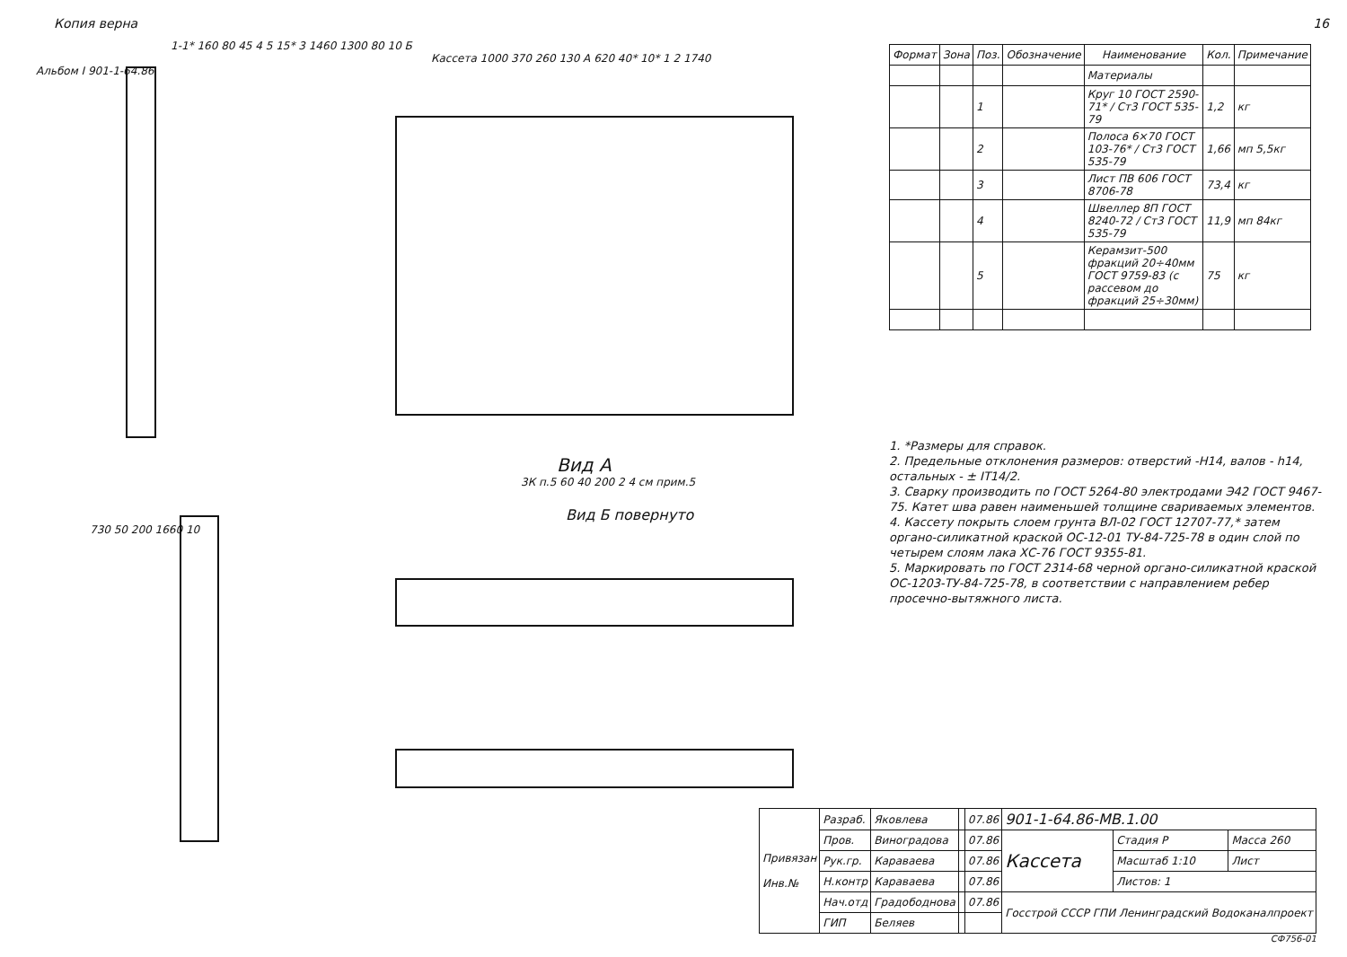Копия верна 16
1-1* 160 80 45 4 5 15* 3 1460 1300 80 10 Б
Кассета 1000 370 260 130 А 620 40* 10* 1 2 1740
Альбом I 901-1-64.86
Вид А
3К п.5 60 40 200 2 4 см прим.5
Вид Б повернуто
730 50 200 1660 10
| Формат | Зона | Поз. | Обозначение | Наименование | Кол. | Примечание |
| --- | --- | --- | --- | --- | --- | --- |
| | | | | Материалы | | |
| | | 1 | | Круг 10 ГОСТ 2590-71* / Ст3 ГОСТ 535-79 | 1,2 | кг |
| | | 2 | | Полоса 6×70 ГОСТ 103-76* / Ст3 ГОСТ 535-79 | 1,66 | мп 5,5кг |
| | | 3 | | Лист ПВ 606 ГОСТ 8706-78 | 73,4 | кг |
| | | 4 | | Швеллер 8П ГОСТ 8240-72 / Ст3 ГОСТ 535-79 | 11,9 | мп 84кг |
| | | 5 | | Керамзит-500 фракций 20÷40мм ГОСТ 9759-83 (с рассевом до фракций 25÷30мм) | 75 | кг |
1. *Размеры для справок.
2. Предельные отклонения размеров: отверстий -Н14, валов - h14, остальных - ± IT14/2.
3. Сварку производить по ГОСТ 5264-80 электродами Э42 ГОСТ 9467-75. Катет шва равен наименьшей толщине свариваемых элементов.
4. Кассету покрыть слоем грунта ВЛ-02 ГОСТ 12707-77,* затем органо-силикатной краской ОС-12-01 ТУ-84-725-78 в один слой по четырем слоям лака ХС-76 ГОСТ 9355-81.
5. Маркировать по ГОСТ 2314-68 черной органо-силикатной краской ОС-1203-ТУ-84-725-78, в соответствии с направлением ребер просечно-вытяжного листа.
| Привязан Инв.№ | Разраб. | Яковлева | | 07.86 | 901-1-64.86-МВ.1.00 | | |
| | Пров. | Виноградова | | 07.86 | Кассета | Стадия Р | Масса 260 |
| | Рук.гр. | Караваева | | 07.86 | | Масштаб 1:10 | Лист |
| | Н.контр | Караваева | | 07.86 | | Листов: 1 | |
| | Нач.отд | Градободнова | | 07.86 | Госстрой СССР ГПИ Ленинградский Водоканалпроект | | |
| | ГИП | Беляев | | | | | |
СФ756-01